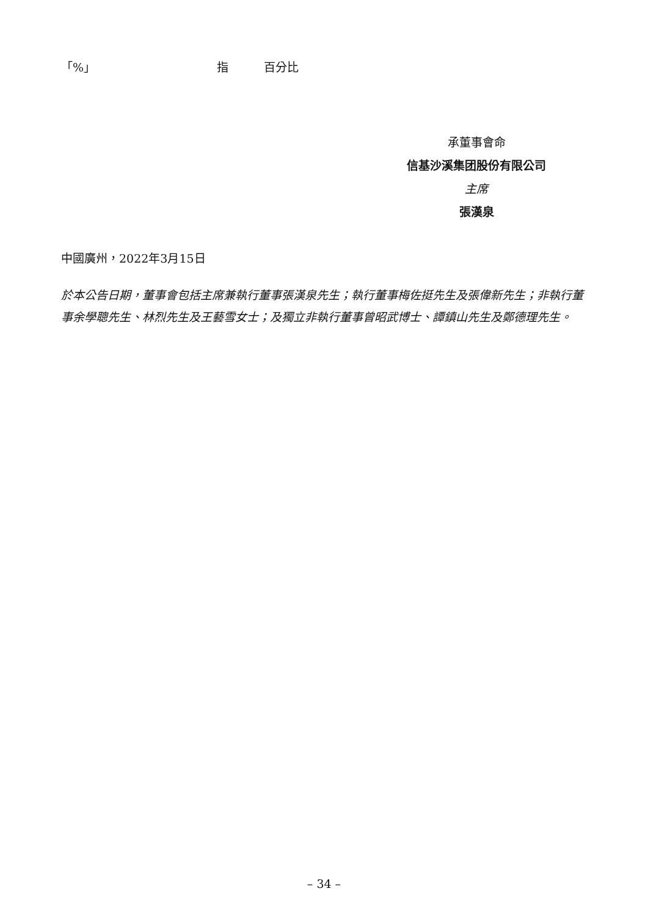「%」 指 百分比
承董事會命
信基沙溪集团股份有限公司
主席
張漢泉
中國廣州，2022年3月15日
於本公告日期，董事會包括主席兼執行董事張漢泉先生；執行董事梅佐挺先生及張偉新先生；非執行董事余學聰先生、林烈先生及王藝雪女士；及獨立非執行董事曾昭武博士、譚鎮山先生及鄭德理先生。
– 34 –